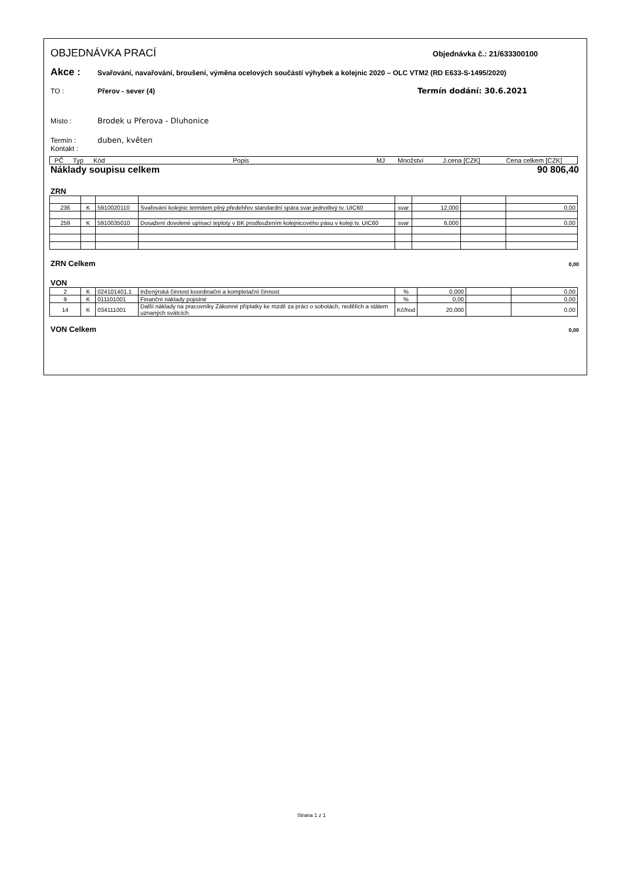OBJEDNÁVKA PRACÍ Objednávka č.: 21/633300100
Akce : Svařování, navařování, broušení, výměna ocelových součástí výhybek a kolejnic 2020 – OLC VTM2 (RD E633-S-1495/2020)
TO : Přerov - sever (4) Termín dodání: 30.6.2021
Místo : Brodek u Přerova - Dluhonice
Termín : duben, květen
Kontakt :
| PČ | Typ | Kód | Popis | MJ | Množství | J.cena [CZK] | Cena celkem [CZK] |
Náklady soupisu celkem 90 806,40
ZRN
| 236 | K | 5910020110 | Svařování kolejnic termitem plný předehřev standardní spára svar jednotlivý tv. UIC60 | svar | 12,000 | | 0,00 |
| 259 | K | 5910035010 | Dosažení dovolené upínací teploty v BK prodloužením kolejnicového pásu v koleji tv. UIC60 | svar | 6,000 | | 0,00 |
ZRN Celkem 0,00
VON
| 2 | K | 024101401.1 | Inženýrská činnost koordinační a kompletační činnost | % | 0,000 | | 0,00 |
| 9 | K | 011101001 | Finanční náklady pojistné | % | 0,00 | | 0,00 |
| 14 | K | 034111001 | Další náklady na pracovníky Zákonné příplatky ke mzdě za práci o sobotách, nedělích a státem uznaných svátcích | Kč/hod | 20,000 | | 0,00 |
VON Celkem 0,00
Strana 1 z 1